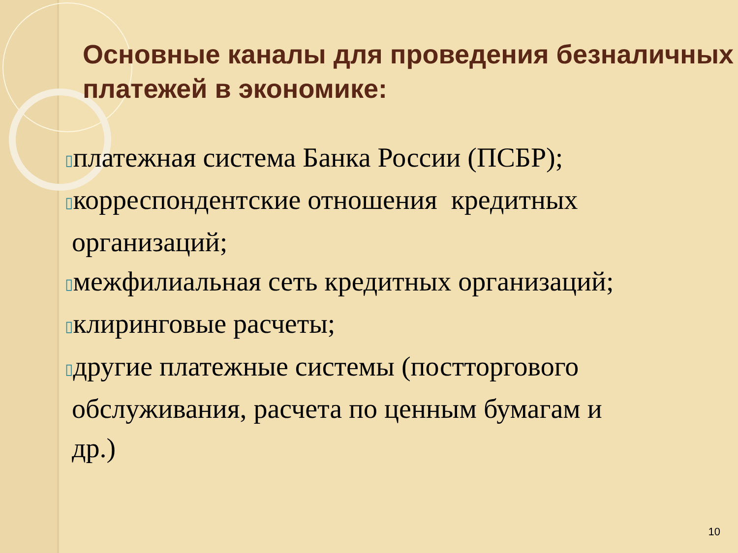Основные каналы для проведения безналичных платежей в экономике:
▯платежная система Банка России (ПСБР);
▯корреспондентские отношения кредитных
организаций;
▯межфилиальная сеть кредитных организаций;
▯клиринговые расчеты;
▯другие платежные системы (постторгового
обслуживания, расчета по ценным бумагам и
др.)
10